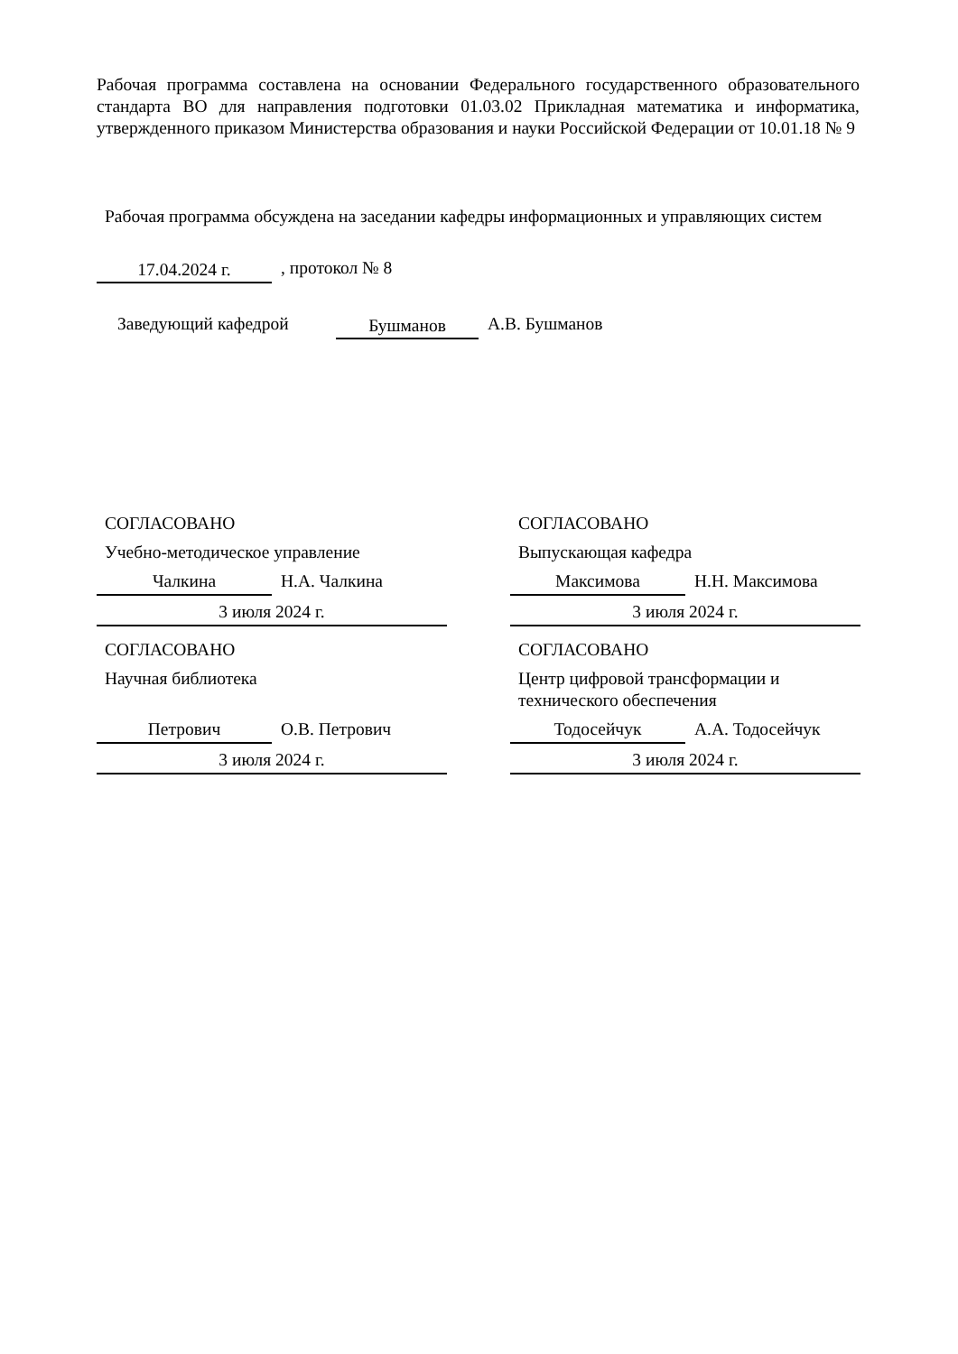Рабочая программа составлена на основании Федерального государственного образовательного стандарта ВО для направления подготовки 01.03.02 Прикладная математика и информатика, утвержденного приказом Министерства образования и науки Российской Федерации от 10.01.18 № 9
Рабочая программа обсуждена на заседании кафедры информационных и управляющих систем
17.04.2024 г.
, протокол № 8
Заведующий кафедрой
Бушманов
А.В. Бушманов
СОГЛАСОВАНО
Учебно-методическое управление
Чалкина Н.А. Чалкина
3 июля 2024 г.
СОГЛАСОВАНО
Выпускающая кафедра
Максимова Н.Н. Максимова
3 июля 2024 г.
СОГЛАСОВАНО
Научная библиотека
Петрович О.В. Петрович
3 июля 2024 г.
СОГЛАСОВАНО
Центр цифровой трансформации и технического обеспечения
Тодосейчук А.А. Тодосейчук
3 июля 2024 г.